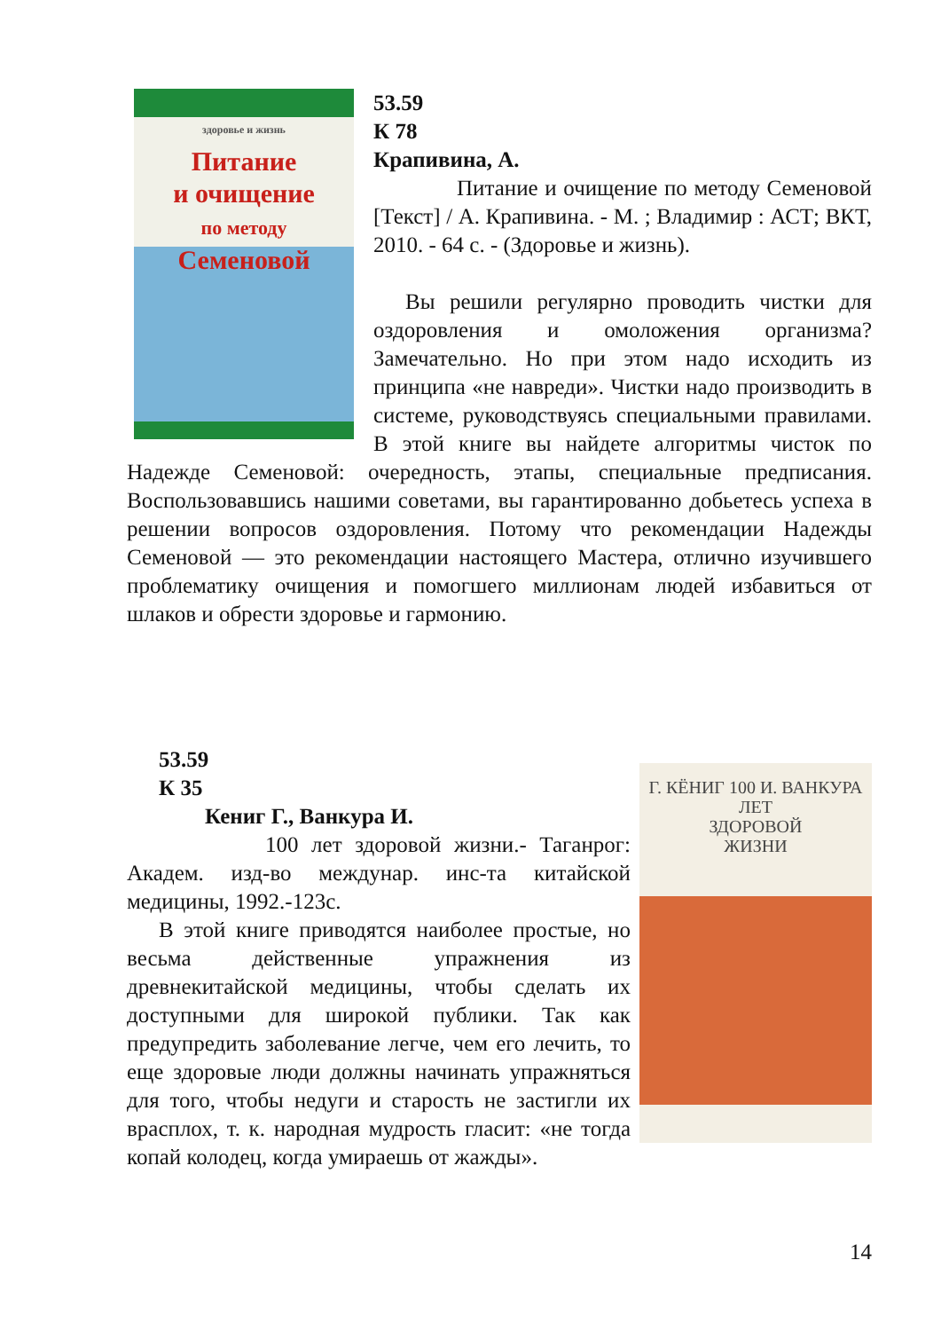здоровье и жизнь
Питание
и очищение
по методу
Семеновой
53.59
К 78
Крапивина, А.
Питание и очищение по методу Семеновой [Текст] / А. Крапивина. - М. ; Владимир : АСТ; ВКТ, 2010. - 64 с. - (Здоровье и жизнь).
Вы решили регулярно проводить чистки для оздоровления и омоложения организма? Замечательно. Но при этом надо исходить из принципа «не навреди». Чистки надо производить в системе, руководствуясь специальными правилами. В этой книге вы найдете алгоритмы чисток по Надежде Семеновой: очередность, этапы, специальные предписания. Воспользовавшись нашими советами, вы гарантированно добьетесь успеха в решении вопросов оздоровления. Потому что рекомендации Надежды Семеновой — это рекомендации настоящего Мастера, отлично изучившего проблематику очищения и помогшего миллионам людей избавиться от шлаков и обрести здоровье и гармонию.
Г. КЁНИГ 100 И. ВАНКУРА
ЛЕТ
ЗДОРОВОЙ
ЖИЗНИ
53.59
К 35
Кениг Г., Ванкура И.
100 лет здоровой жизни.- Таганрог: Академ. изд-во междунар. инс-та китайской медицины, 1992.-123с.
В этой книге приводятся наиболее простые, но весьма действенные упражнения из древнекитайской медицины, чтобы сделать их доступными для широкой публики. Так как предупредить заболевание легче, чем его лечить, то еще здоровые люди должны начинать упражняться для того, чтобы недуги и старость не застигли их врасплох, т. к. народная мудрость гласит: «не тогда копай колодец, когда умираешь от жажды».
14